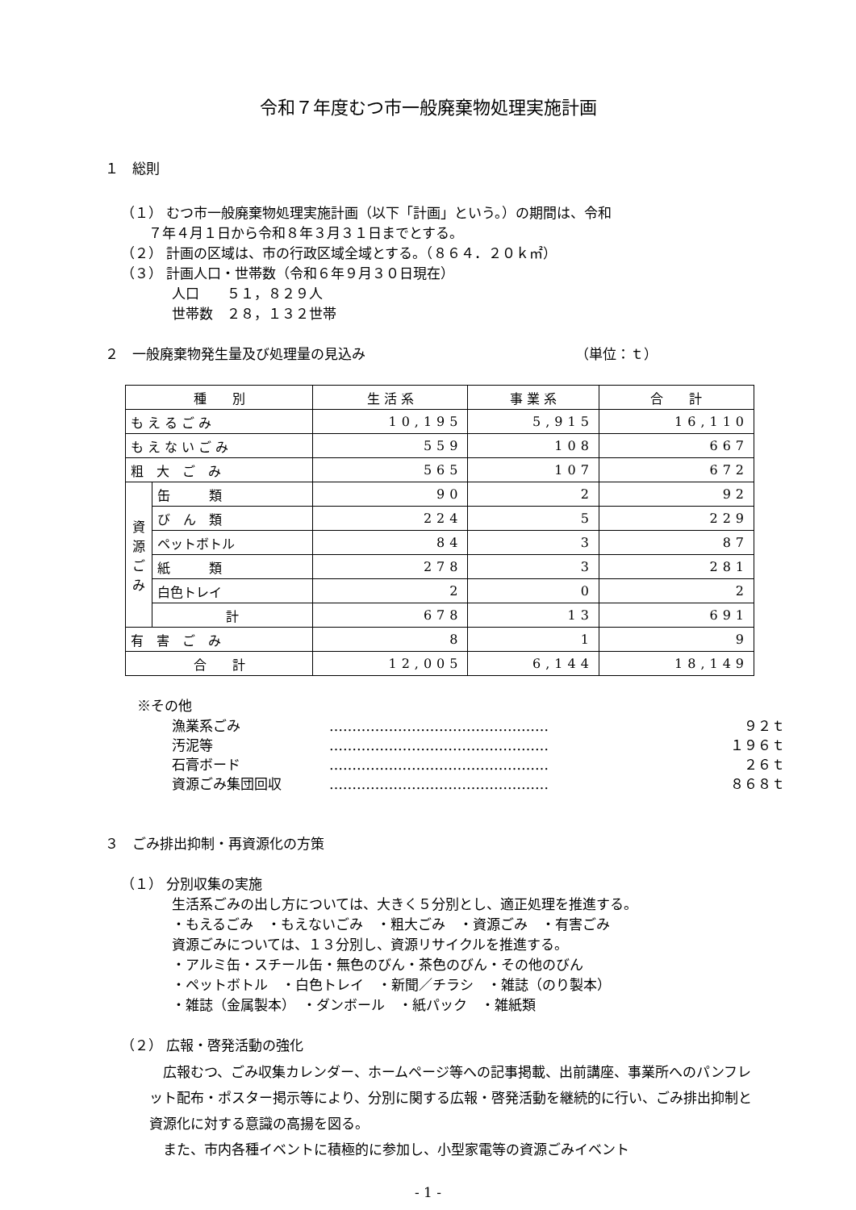令和７年度むつ市一般廃棄物処理実施計画
１　総則
（１） むつ市一般廃棄物処理実施計画（以下「計画」という。）の期間は、令和
　　７年４月１日から令和８年３月３１日までとする。
（２） 計画の区域は、市の行政区域全域とする。（８６４．２０ｋ㎡）
（３） 計画人口・世帯数（令和６年９月３０日現在）
人口　　５１，８２９人
世帯数　２８，１３２世帯
２　一般廃棄物発生量及び処理量の見込み （単位：ｔ）
| 種 別 | | 生 活 系 | 事 業 系 | 合 計 |
| --- | --- | --- | --- | --- |
| も え る ご み | | 10,195 | 5,915 | 16,110 |
| も え な い ご み | | 559 | 108 | 667 |
| 粗 大 ご み | | 565 | 107 | 672 |
| 資 源 ご み | 缶 類 | 90 | 2 | 92 |
| | び ん 類 | 224 | 5 | 229 |
| | ペットボトル | 84 | 3 | 87 |
| | 紙 類 | 278 | 3 | 281 |
| | 白色トレイ | 2 | 0 | 2 |
| | 計 | 678 | 13 | 691 |
| 有 害 ご み | | 8 | 1 | 9 |
| 合 計 | | 12,005 | 6,144 | 18,149 |
※その他
漁業系ごみ ………………………………………… ９２ｔ
汚泥等 ………………………………………… １９６ｔ
石膏ボード ………………………………………… ２６ｔ
資源ごみ集団回収 ………………………………………… ８６８ｔ
３　ごみ排出抑制・再資源化の方策
（１） 分別収集の実施
生活系ごみの出し方については、大きく５分別とし、適正処理を推進する。
・もえるごみ　・もえないごみ　・粗大ごみ　・資源ごみ　・有害ごみ
資源ごみについては、１３分別し、資源リサイクルを推進する。
・アルミ缶・スチール缶・無色のびん・茶色のびん・その他のびん
・ペットボトル　・白色トレイ　・新聞／チラシ　・雑誌（のり製本）
・雑誌（金属製本）　・ダンボール　・紙パック　・雑紙類
（２） 広報・啓発活動の強化
　広報むつ、ごみ収集カレンダー、ホームページ等への記事掲載、出前講座、事業所へのパンフレット配布・ポスター掲示等により、分別に関する広報・啓発活動を継続的に行い、ごみ排出抑制と資源化に対する意識の高揚を図る。
　また、市内各種イベントに積極的に参加し、小型家電等の資源ごみイベント
- 1 -